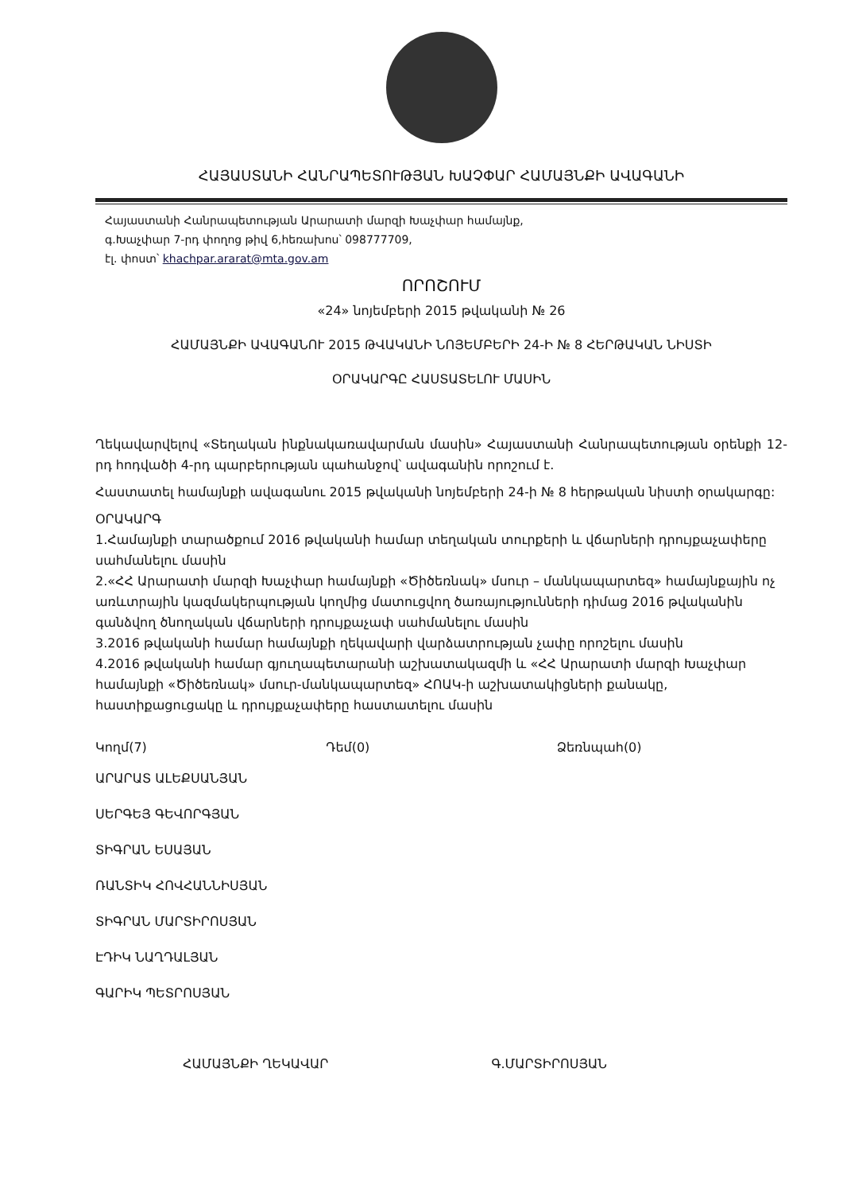ՀԱՅԱՍՏԱՆԻ ՀԱՆՐԱՊԵՏՈՒԹՅԱՆ ԽԱՉՓԱՐ ՀԱՄԱՅՆՔԻ ԱՎԱԳԱՆԻ
Հայաստանի Հանրապետության Արարատի մարզի Խաչփար համայնք,
գ.Խաչփար 7-րդ փողոց թիվ 6,հեռախոս՝ 098777709,
էլ. փոստ՝ khachpar.ararat@mta.gov.am
ՈՐՈՇՈՒՄ
«24» նոյեմբերի 2015 թվականի № 26
ՀԱՄԱՅՆՔԻ ԱՎԱԳԱՆՈՒ 2015 ԹՎԱԿԱՆԻ ՆՈՅԵՄԲԵՐԻ 24-Ի № 8 ՀԵՐԹԱԿԱՆ ՆԻՍՏԻ
ՕՐԱԿԱՐԳԸ ՀԱՍՏԱՏԵԼՈՒ ՄԱՍԻՆ
Ղեկավարվելով «Տեղական ինքնակառավարման մասին» Հայաստանի Հանրապետության օրենքի 12-րդ հոդվածի 4-րդ պարբերության պահանջով՝ ավագանին որոշում է.
Հաստատել համայնքի ավագանու 2015 թվականի նոյեմբերի 24-ի № 8 հերթական նիստի օրակարգը:
ՕՐԱԿԱՐԳ
1.Համայնքի տարածքում 2016 թվականի համար տեղական տուրքերի և վճարների դրույքաչափերը սահմանելու մասին
2.«ՀՀ Արարատի մարզի Խաչփար համայնքի «Ծիծեռնակ» մսուր – մանկապարտեզ» համայնքային ոչ առևտրային կազմակերպության կողմից մատուցվող ծառայությունների դիմաց 2016 թվականին գանձվող ծնողական վճարների դրույքաչափ սահմանելու մասին
3.2016 թվականի համար համայնքի ղեկավարի վարձատրության չափը որոշելու մասին
4.2016 թվականի համար գյուղապետարանի աշխատակազմի և «ՀՀ Արարատի մարզի Խաչփար համայնքի «Ծիծեռնակ» մսուր-մանկապարտեզ» ՀՈԱԿ-ի աշխատակիցների քանակը, հաստիքացուցակը և դրույքաչափերը հաստատելու մասին
Կողմ(7) Դեմ(0) Ձեռնպահ(0)
ԱՐԱՐԱՏ ԱԼԵՔՍԱՆՅԱՆ
ՍԵՐԳԵՅ ԳԵՎՈՐԳՅԱՆ
ՏԻԳՐԱՆ ԵՍԱՅԱՆ
ՌԱՆՏԻԿ ՀՈՎՀԱՆՆԻՍՅԱՆ
ՏԻԳՐԱՆ ՄԱՐՏԻՐՈՍՅԱՆ
ԷԴԻԿ ՆԱՂԴԱԼՅԱՆ
ԳԱՐԻԿ ՊԵՏՐՈՍՅԱՆ
ՀԱՄԱՅՆՔԻ ՂԵԿԱՎԱՐ Գ.ՄԱՐՏԻՐՈՍՅԱՆ